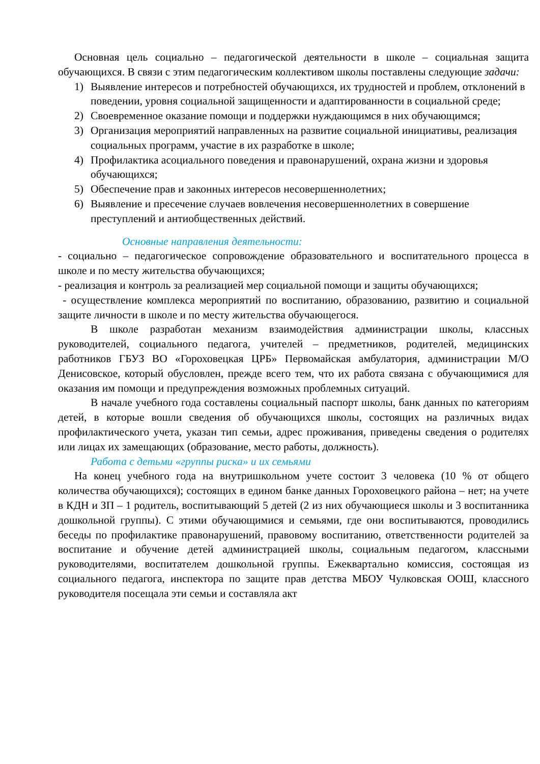Основная цель социально – педагогической деятельности в школе – социальная защита обучающихся. В связи с этим педагогическим коллективом школы поставлены следующие задачи:
1) Выявление интересов и потребностей обучающихся, их трудностей и проблем, отклонений в поведении, уровня социальной защищенности и адаптированности в социальной среде;
2) Своевременное оказание помощи и поддержки нуждающимся в них обучающимся;
3) Организация мероприятий направленных на развитие социальной инициативы, реализация социальных программ, участие в их разработке в школе;
4) Профилактика асоциального поведения и правонарушений, охрана жизни и здоровья обучающихся;
5) Обеспечение прав и законных интересов несовершеннолетних;
6) Выявление и пресечение случаев вовлечения несовершеннолетних в совершение преступлений и антиобщественных действий.
Основные направления деятельности:
- социально – педагогическое сопровождение образовательного и воспитательного процесса в школе и по месту жительства обучающихся;
- реализация и контроль за реализацией мер социальной помощи и защиты обучающихся;
- осуществление комплекса мероприятий по воспитанию, образованию, развитию и социальной защите личности в школе и по месту жительства обучающегося.
В школе разработан механизм взаимодействия администрации школы, классных руководителей, социального педагога, учителей – предметников, родителей, медицинских работников ГБУЗ ВО «Гороховецкая ЦРБ» Первомайская амбулатория, администрации М/О Денисовское, который обусловлен, прежде всего тем, что их работа связана с обучающимися для оказания им помощи и предупреждения возможных проблемных ситуаций.
В начале учебного года составлены социальный паспорт школы, банк данных по категориям детей, в которые вошли сведения об обучающихся школы, состоящих на различных видах профилактического учета, указан тип семьи, адрес проживания, приведены сведения о родителях или лицах их замещающих (образование, место работы, должность).
Работа с детьми «группы риска» и их семьями
На конец учебного года на внутришкольном учете состоит 3 человека (10 % от общего количества обучающихся); состоящих в едином банке данных Гороховецкого района – нет; на учете в КДН и ЗП – 1 родитель, воспитывающий 5 детей (2 из них обучающиеся школы и 3 воспитанника дошкольной группы). С этими обучающимися и семьями, где они воспитываются, проводились беседы по профилактике правонарушений, правовому воспитанию, ответственности родителей за воспитание и обучение детей администрацией школы, социальным педагогом, классными руководителями, воспитателем дошкольной группы. Ежеквартально комиссия, состоящая из социального педагога, инспектора по защите прав детства МБОУ Чулковская ООШ, классного руководителя посещала эти семьи и составляла акт